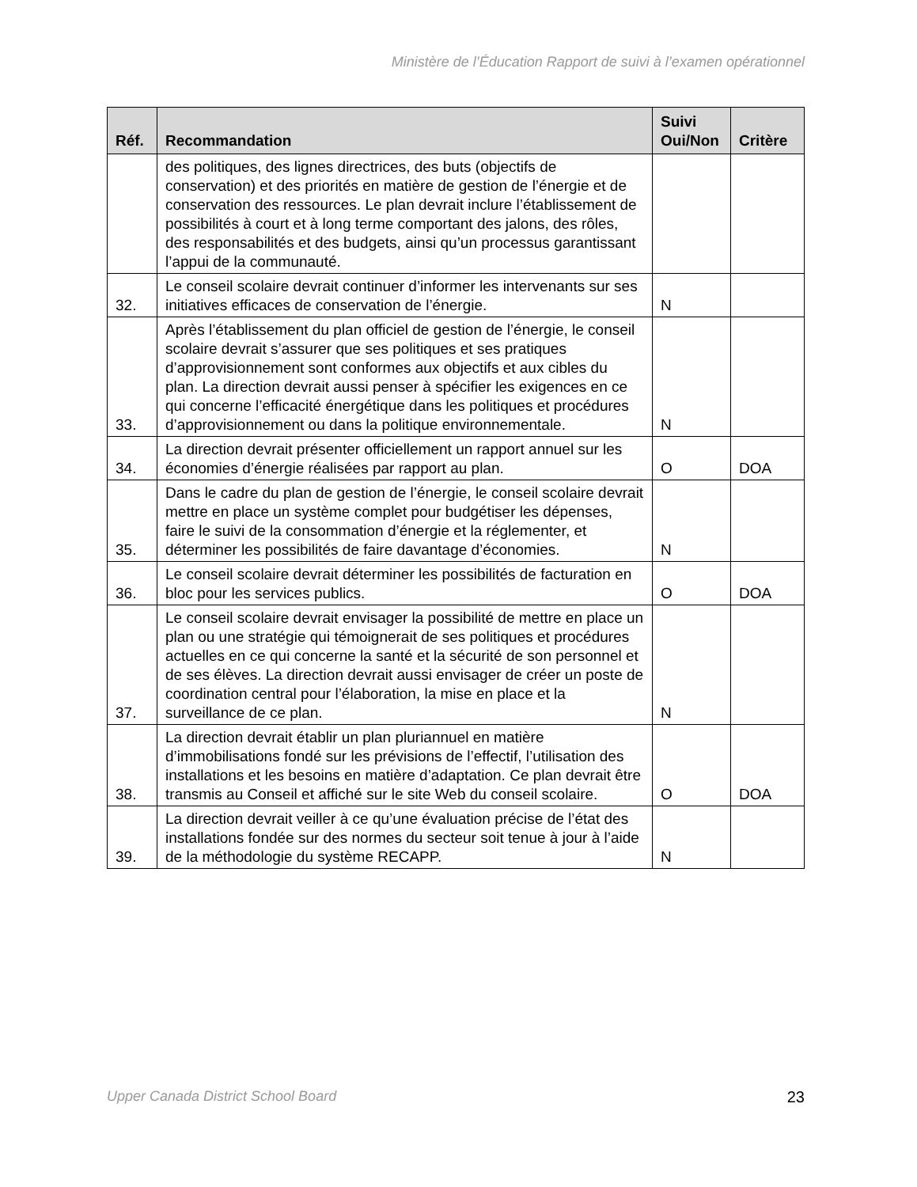Ministère de l’Éducation Rapport de suivi à l’examen opérationnel
| Réf. | Recommandation | Suivi Oui/Non | Critère |
| --- | --- | --- | --- |
| | des politiques, des lignes directrices, des buts (objectifs de conservation) et des priorités en matière de gestion de l’énergie et de conservation des ressources. Le plan devrait inclure l’établissement de possibilités à court et à long terme comportant des jalons, des rôles, des responsabilités et des budgets, ainsi qu’un processus garantissant l’appui de la communauté. | | |
| 32. | Le conseil scolaire devrait continuer d’informer les intervenants sur ses initiatives efficaces de conservation de l’énergie. | N | |
| 33. | Après l’établissement du plan officiel de gestion de l’énergie, le conseil scolaire devrait s’assurer que ses politiques et ses pratiques d’approvisionnement sont conformes aux objectifs et aux cibles du plan. La direction devrait aussi penser à spécifier les exigences en ce qui concerne l’efficacité énergétique dans les politiques et procédures d’approvisionnement ou dans la politique environnementale. | N | |
| 34. | La direction devrait présenter officiellement un rapport annuel sur les économies d’énergie réalisées par rapport au plan. | O | DOA |
| 35. | Dans le cadre du plan de gestion de l’énergie, le conseil scolaire devrait mettre en place un système complet pour budgétiser les dépenses, faire le suivi de la consommation d’énergie et la réglementer, et déterminer les possibilités de faire davantage d’économies. | N | |
| 36. | Le conseil scolaire devrait déterminer les possibilités de facturation en bloc pour les services publics. | O | DOA |
| 37. | Le conseil scolaire devrait envisager la possibilité de mettre en place un plan ou une stratégie qui témoignerait de ses politiques et procédures actuelles en ce qui concerne la santé et la sécurité de son personnel et de ses élèves. La direction devrait aussi envisager de créer un poste de coordination central pour l’élaboration, la mise en place et la surveillance de ce plan. | N | |
| 38. | La direction devrait établir un plan pluriannuel en matière d’immobilisations fondé sur les prévisions de l’effectif, l’utilisation des installations et les besoins en matière d’adaptation. Ce plan devrait être transmis au Conseil et affiché sur le site Web du conseil scolaire. | O | DOA |
| 39. | La direction devrait veiller à ce qu’une évaluation précise de l’état des installations fondée sur des normes du secteur soit tenue à jour à l’aide de la méthodologie du système RECAPP. | N | |
Upper Canada District School Board 23